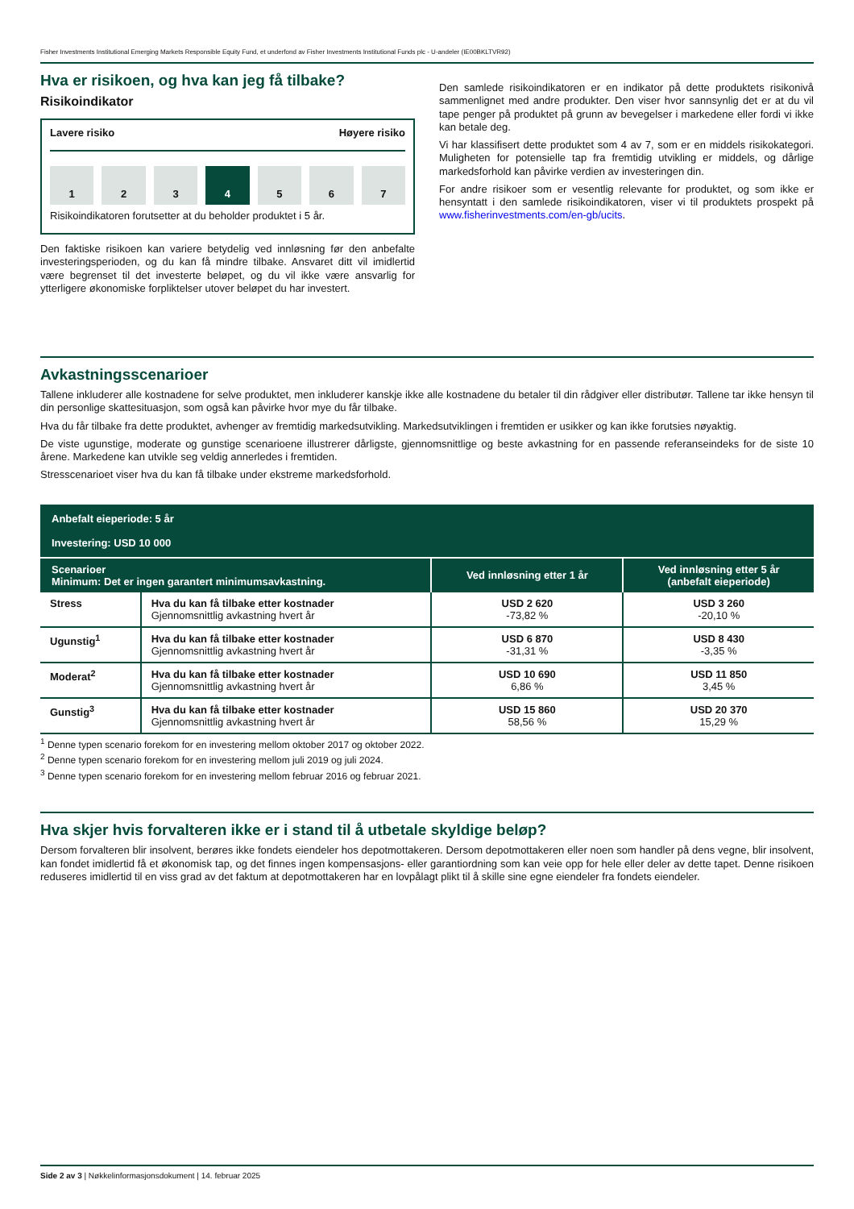Fisher Investments Institutional Emerging Markets Responsible Equity Fund, et underfond av Fisher Investments Institutional Funds plc - U-andeler (IE00BKLTVR92)
Hva er risikoen, og hva kan jeg få tilbake?
Risikoindikator
Lavere risiko Høyere risiko
1 2 3 4 5 6 7
Risikoindikatoren forutsetter at du beholder produktet i 5 år.
Den faktiske risikoen kan variere betydelig ved innløsning før den anbefalte investeringsperioden, og du kan få mindre tilbake. Ansvaret ditt vil imidlertid være begrenset til det investerte beløpet, og du vil ikke være ansvarlig for ytterligere økonomiske forpliktelser utover beløpet du har investert.
Den samlede risikoindikatoren er en indikator på dette produktets risikonivå sammenlignet med andre produkter. Den viser hvor sannsynlig det er at du vil tape penger på produktet på grunn av bevegelser i markedene eller fordi vi ikke kan betale deg.
Vi har klassifisert dette produktet som 4 av 7, som er en middels risikokategori. Muligheten for potensielle tap fra fremtidig utvikling er middels, og dårlige markedsforhold kan påvirke verdien av investeringen din.
For andre risikoer som er vesentlig relevante for produktet, og som ikke er hensyntatt i den samlede risikoindikatoren, viser vi til produktets prospekt på www.fisherinvestments.com/en-gb/ucits.
Avkastningsscenarioer
Tallene inkluderer alle kostnadene for selve produktet, men inkluderer kanskje ikke alle kostnadene du betaler til din rådgiver eller distributør. Tallene tar ikke hensyn til din personlige skattesituasjon, som også kan påvirke hvor mye du får tilbake.
Hva du får tilbake fra dette produktet, avhenger av fremtidig markedsutvikling. Markedsutviklingen i fremtiden er usikker og kan ikke forutsies nøyaktig.
De viste ugunstige, moderate og gunstige scenarioene illustrerer dårligste, gjennomsnittlige og beste avkastning for en passende referanseindeks for de siste 10 årene. Markedene kan utvikle seg veldig annerledes i fremtiden.
Stresscenarioet viser hva du kan få tilbake under ekstreme markedsforhold.
| Anbefalt eieperiode: 5 år Investering: USD 10 000 | | | |
| --- | --- | --- | --- |
| Scenarioer Minimum: Det er ingen garantert minimumsavkastning. | | Ved innløsning etter 1 år | Ved innløsning etter 5 år (anbefalt eieperiode) |
| Stress | Hva du kan få tilbake etter kostnader Gjennomsnittlig avkastning hvert år | USD 2 620 -73,82 % | USD 3 260 -20,10 % |
| Ugunstig<sup>1</sup> | Hva du kan få tilbake etter kostnader Gjennomsnittlig avkastning hvert år | USD 6 870 -31,31 % | USD 8 430 -3,35 % |
| Moderat<sup>2</sup> | Hva du kan få tilbake etter kostnader Gjennomsnittlig avkastning hvert år | USD 10 690 6,86 % | USD 11 850 3,45 % |
| Gunstig<sup>3</sup> | Hva du kan få tilbake etter kostnader Gjennomsnittlig avkastning hvert år | USD 15 860 58,56 % | USD 20 370 15,29 % |
<sup>1</sup> Denne typen scenario forekom for en investering mellom oktober 2017 og oktober 2022.
<sup>2</sup> Denne typen scenario forekom for en investering mellom juli 2019 og juli 2024.
<sup>3</sup> Denne typen scenario forekom for en investering mellom februar 2016 og februar 2021.
Hva skjer hvis forvalteren ikke er i stand til å utbetale skyldige beløp?
Dersom forvalteren blir insolvent, berøres ikke fondets eiendeler hos depotmottakeren. Dersom depotmottakeren eller noen som handler på dens vegne, blir insolvent, kan fondet imidlertid få et økonomisk tap, og det finnes ingen kompensasjons- eller garantiordning som kan veie opp for hele eller deler av dette tapet. Denne risikoen reduseres imidlertid til en viss grad av det faktum at depotmottakeren har en lovpålagt plikt til å skille sine egne eiendeler fra fondets eiendeler.
Side 2 av 3 | Nøkkelinformasjonsdokument | 14. februar 2025